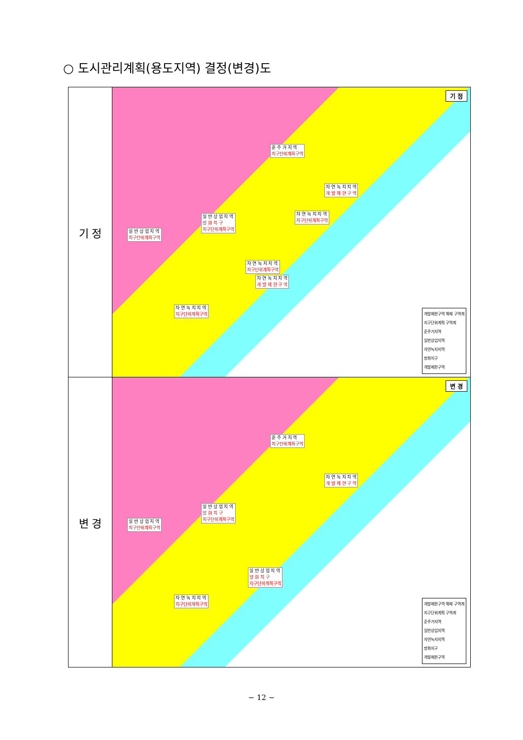○ 도시관리계획(용도지역) 결정(변경)도
| 기 정 | 기 정 일 반 상 업 지 역 지구단위계획구역 일 반 상 업 지 역 방 화 지 구 지구단위계획구역 준 주 거 지 역 지구단위계획구역 자 연 녹 지 지 역 개 발 제 한 구 역 자 연 녹 지 지 역 지구단위계획구역 자 연 녹 지 지 역 지구단위계획구역 자 연 녹 지 지 역 개 발 제 한 구 역 자 연 녹 지 지 역 지구단위계획구역 개발제한구역 해제 구역계 지구단위계획 구역계 준주거지역 일반상업지역 자연녹지지역 방화지구 개발제한구역 |
| 변 경 | 변 경 일 반 상 업 지 역 지구단위계획구역 일 반 상 업 지 역 방 화 지 구 지구단위계획구역 준 주 거 지 역 지구단위계획구역 자 연 녹 지 지 역 개 발 제 한 구 역 일 반 상 업 지 역 방 화 지 구 지구단위계획구역 자 연 녹 지 지 역 지구단위계획구역 개발제한구역 해제 구역계 지구단위계획 구역계 준주거지역 일반상업지역 자연녹지지역 방화지구 개발제한구역 |
− 12 −